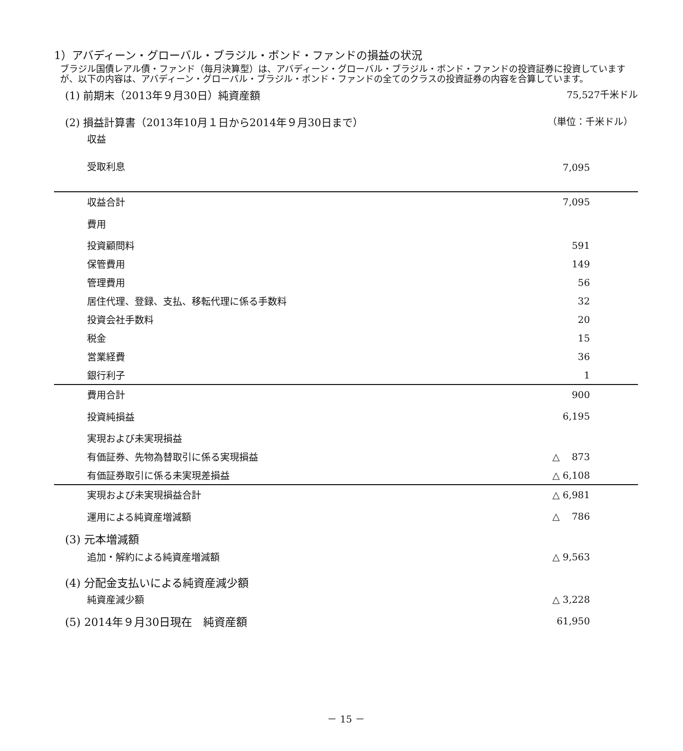1）アバディーン・グローバル・ブラジル・ボンド・ファンドの損益の状況
ブラジル国債レアル債・ファンド（毎月決算型）は、アバディーン・グローバル・ブラジル・ボンド・ファンドの投資証券に投資していますが、以下の内容は、アバディーン・グローバル・ブラジル・ボンド・ファンドの全てのクラスの投資証券の内容を合算しています。
(1) 前期末（2013年９月30日）純資産額 75,527千米ドル
(2) 損益計算書（2013年10月１日から2014年９月30日まで） （単位：千米ドル）
| 収益 | |
| 受取利息 | 7,095 |
| 収益合計 | 7,095 |
| 費用 | |
| 投資顧問料 | 591 |
| 保管費用 | 149 |
| 管理費用 | 56 |
| 居住代理、登録、支払、移転代理に係る手数料 | 32 |
| 投資会社手数料 | 20 |
| 税金 | 15 |
| 営業経費 | 36 |
| 銀行利子 | 1 |
| 費用合計 | 900 |
| 投資純損益 | 6,195 |
| 実現および未実現損益 | |
| 有価証券、先物為替取引に係る実現損益 | △ 873 |
| 有価証券取引に係る未実現差損益 | △ 6,108 |
| 実現および未実現損益合計 | △ 6,981 |
| 運用による純資産増減額 | △ 786 |
| (3) 元本増減額 | |
| 追加・解約による純資産増減額 | △ 9,563 |
| (4) 分配金支払いによる純資産減少額 | |
| 純資産減少額 | △ 3,228 |
| (5) 2014年９月30日現在 純資産額 | 61,950 |
－ 15 －